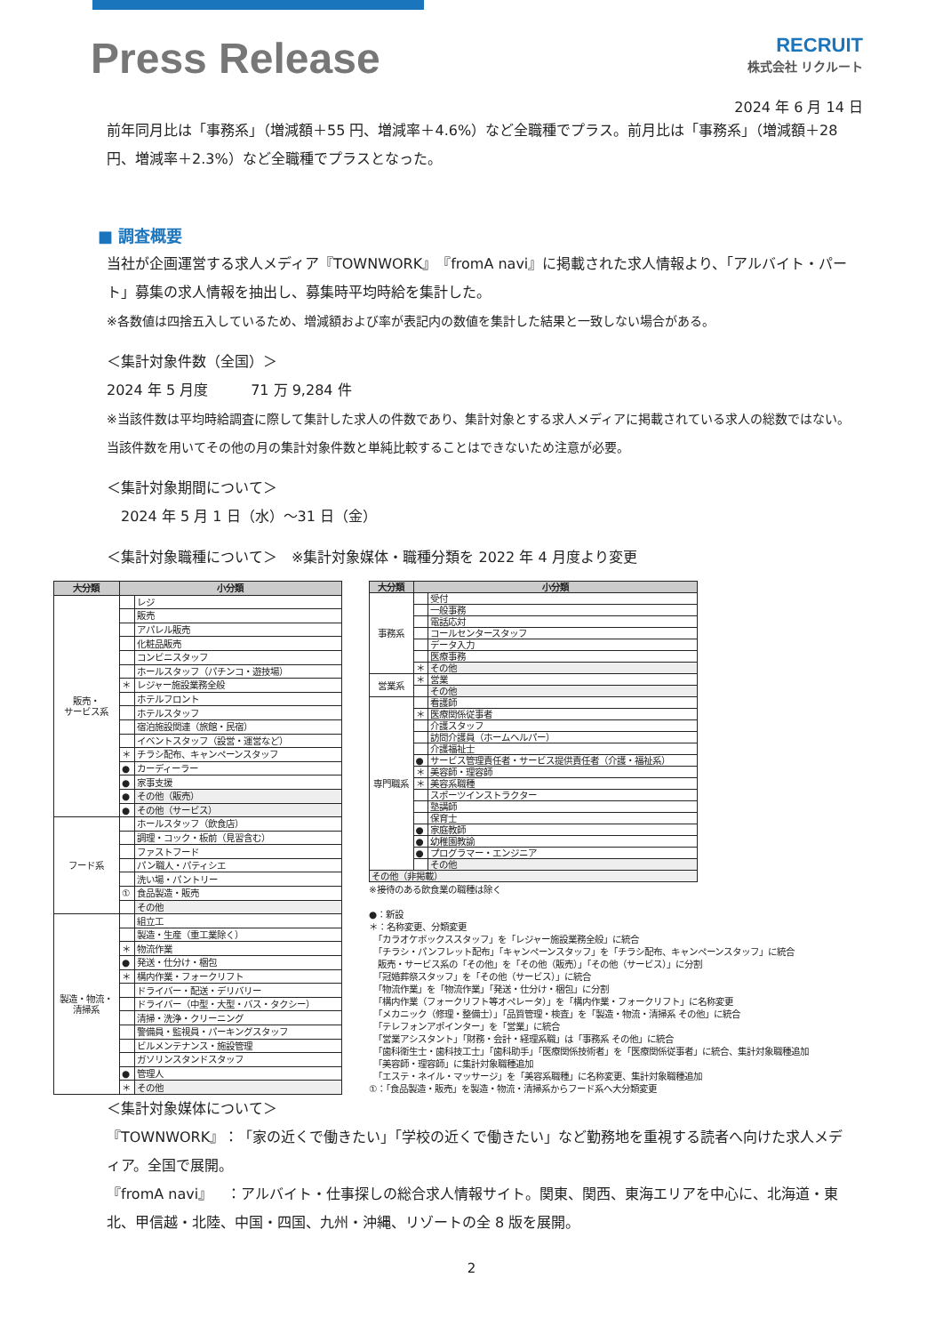Press Release
RECRUIT
株式会社 リクルート
2024 年 6 月 14 日
前年同月比は「事務系」（増減額＋55 円、増減率＋4.6%）など全職種でプラス。前月比は「事務系」（増減額＋28 円、増減率＋2.3%）など全職種でプラスとなった。
■ 調査概要
当社が企画運営する求人メディア『TOWNWORK』『fromA navi』に掲載された求人情報より、「アルバイト・パート」募集の求人情報を抽出し、募集時平均時給を集計した。
※各数値は四捨五入しているため、増減額および率が表記内の数値を集計した結果と一致しない場合がある。
＜集計対象件数（全国）＞
2024 年 5 月度　　　71 万 9,284 件
※当該件数は平均時給調査に際して集計した求人の件数であり、集計対象とする求人メディアに掲載されている求人の総数ではない。当該件数を用いてその他の月の集計対象件数と単純比較することはできないため注意が必要。
＜集計対象期間について＞
　2024 年 5 月 1 日（水）～31 日（金）
＜集計対象職種について＞　※集計対象媒体・職種分類を 2022 年 4 月度より変更
| 大分類 | 小分類 | |
| --- | --- | --- |
| 販売・ サービス系 | | レジ |
| | | 販売 |
| | | アパレル販売 |
| | | 化粧品販売 |
| | | コンビニスタッフ |
| | | ホールスタッフ（パチンコ・遊技場） |
| | ＊ | レジャー施設業務全般 |
| | | ホテルフロント |
| | | ホテルスタッフ |
| | | 宿泊施設関連（旅館・民宿） |
| | | イベントスタッフ（設営・運営など） |
| | ＊ | チラシ配布、キャンペーンスタッフ |
| | ● | カーディーラー |
| | ● | 家事支援 |
| | ● | その他（販売） |
| | ● | その他（サービス） |
| フード系 | | ホールスタッフ（飲食店） |
| | | 調理・コック・板前（見習含む） |
| | | ファストフード |
| | | パン職人・パティシエ |
| | | 洗い場・パントリー |
| | ① | 食品製造・販売 |
| | | その他 |
| 製造・物流・ 清掃系 | | 組立工 |
| | | 製造・生産（重工業除く） |
| | ＊ | 物流作業 |
| | ● | 発送・仕分け・梱包 |
| | ＊ | 構内作業・フォークリフト |
| | | ドライバー・配送・デリバリー |
| | | ドライバー（中型・大型・バス・タクシー） |
| | | 清掃・洗浄・クリーニング |
| | | 警備員・監視員・パーキングスタッフ |
| | | ビルメンテナンス・施設管理 |
| | | ガソリンスタンドスタッフ |
| | ● | 管理人 |
| | ＊ | その他 |
| 大分類 | 小分類 | |
| --- | --- | --- |
| 事務系 | | 受付 |
| | | 一般事務 |
| | | 電話応対 |
| | | コールセンタースタッフ |
| | | データ入力 |
| | | 医療事務 |
| | ＊ | その他 |
| 営業系 | ＊ | 営業 |
| | | その他 |
| 専門職系 | | 看護師 |
| | ＊ | 医療関係従事者 |
| | | 介護スタッフ |
| | | 訪問介護員（ホームヘルパー） |
| | | 介護福祉士 |
| | ● | サービス管理責任者・サービス提供責任者（介護・福祉系） |
| | ＊ | 美容師・理容師 |
| | ＊ | 美容系職種 |
| | | スポーツインストラクター |
| | | 塾講師 |
| | | 保育士 |
| | ● | 家庭教師 |
| | ● | 幼稚園教諭 |
| | ● | プログラマー・エンジニア |
| | | その他 |
| その他（非掲載） | | |
※接待のある飲食業の職種は除く
●：新設
＊：名称変更、分類変更
　「カラオケボックススタッフ」を「レジャー施設業務全般」に統合
　「チラシ・パンフレット配布」「キャンペーンスタッフ」を「チラシ配布、キャンペーンスタッフ」に統合
　販売・サービス系の「その他」を「その他（販売）」「その他（サービス）」に分割
　「冠婚葬祭スタッフ」を「その他（サービス）」に統合
　「物流作業」を「物流作業」「発送・仕分け・梱包」に分割
　「構内作業（フォークリフト等オペレータ）」を「構内作業・フォークリフト」に名称変更
　「メカニック（修理・整備士）」「品質管理・検査」を「製造・物流・清掃系 その他」に統合
　「テレフォンアポインター」を「営業」に統合
　「営業アシスタント」「財務・会計・経理系職」は「事務系 その他」に統合
　「歯科衛生士・歯科技工士」「歯科助手」「医療関係技術者」を「医療関係従事者」に統合、集計対象職種追加
　「美容師・理容師」に集計対象職種追加
　「エステ・ネイル・マッサージ」を「美容系職種」に名称変更、集計対象職種追加
①：「食品製造・販売」を製造・物流・清掃系からフード系へ大分類変更
＜集計対象媒体について＞
『TOWNWORK』：「家の近くで働きたい」「学校の近くで働きたい」など勤務地を重視する読者へ向けた求人メディア。全国で展開。
『fromA navi』　：アルバイト・仕事探しの総合求人情報サイト。関東、関西、東海エリアを中心に、北海道・東北、甲信越・北陸、中国・四国、九州・沖縄、リゾートの全 8 版を展開。
2